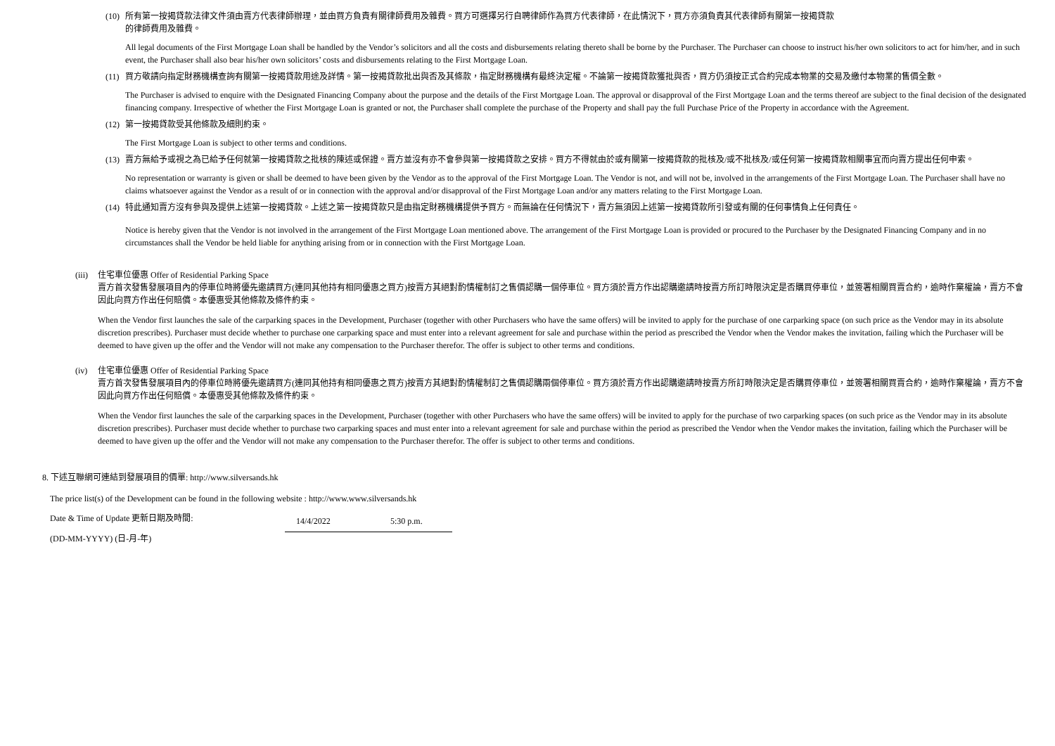(10)
所有第一按揭貸款法律文件須由賣方代表律師辦理，並由買方負責有關律師費用及雜費。買方可選擇另行自聘律師作為買方代表律師，在此情況下，買方亦須負責其代表律師有關第一按揭貸款
的律師費用及雜費。
All legal documents of the First Mortgage Loan shall be handled by the Vendor’s solicitors and all the costs and disbursements relating thereto shall be borne by the Purchaser. The Purchaser can choose to instruct his/her own solicitors to act for him/her, and in such event, the Purchaser shall also bear his/her own solicitors’ costs and disbursements relating to the First Mortgage Loan.
(11)
買方敬請向指定財務機構查詢有關第一按揭貸款用途及詳情。第一按揭貸款批出與否及其條款，指定財務機構有最終決定權。不論第一按揭貸款獲批與否，買方仍須按正式合約完成本物業的交易及繳付本物業的售價全數。
The Purchaser is advised to enquire with the Designated Financing Company about the purpose and the details of the First Mortgage Loan. The approval or disapproval of the First Mortgage Loan and the terms thereof are subject to the final decision of the designated financing company. Irrespective of whether the First Mortgage Loan is granted or not, the Purchaser shall complete the purchase of the Property and shall pay the full Purchase Price of the Property in accordance with the Agreement.
(12)
第一按揭貸款受其他條款及細則約束。
The First Mortgage Loan is subject to other terms and conditions.
(13)
賣方無給予或視之為已給予任何就第一按揭貸款之批核的陳述或保證。賣方並沒有亦不會參與第一按揭貸款之安排。買方不得就由於或有關第一按揭貸款的批核及/或不批核及/或任何第一按揭貸款相關事宜而向賣方提出任何申索。
No representation or warranty is given or shall be deemed to have been given by the Vendor as to the approval of the First Mortgage Loan. The Vendor is not, and will not be, involved in the arrangements of the First Mortgage Loan. The Purchaser shall have no claims whatsoever against the Vendor as a result of or in connection with the approval and/or disapproval of the First Mortgage Loan and/or any matters relating to the First Mortgage Loan.
(14)
特此通知賣方沒有參與及提供上述第一按揭貸款。上述之第一按揭貸款只是由指定財務機構提供予買方。而無論在任何情況下，賣方無須因上述第一按揭貸款所引發或有關的任何事情負上任何責任。
Notice is hereby given that the Vendor is not involved in the arrangement of the First Mortgage Loan mentioned above. The arrangement of the First Mortgage Loan is provided or procured to the Purchaser by the Designated Financing Company and in no circumstances shall the Vendor be held liable for anything arising from or in connection with the First Mortgage Loan.
(iii)
住宅車位優惠 Offer of Residential Parking Space
賣方首次發售發展項目內的停車位時將優先邀請買方(連同其他持有相同優惠之買方)按賣方其絕對酌情權制訂之售價認購一個停車位。買方須於賣方作出認購邀請時按賣方所訂時限決定是否購買停車位，並簽署相關買賣合約，逾時作棄權論，賣方不會因此向買方作出任何賠償。本優惠受其他條款及條件約束。
When the Vendor first launches the sale of the carparking spaces in the Development, Purchaser (together with other Purchasers who have the same offers) will be invited to apply for the purchase of one carparking space (on such price as the Vendor may in its absolute discretion prescribes). Purchaser must decide whether to purchase one carparking space and must enter into a relevant agreement for sale and purchase within the period as prescribed the Vendor when the Vendor makes the invitation, failing which the Purchaser will be deemed to have given up the offer and the Vendor will not make any compensation to the Purchaser therefor. The offer is subject to other terms and conditions.
(iv) 住宅車位優惠 Offer of Residential Parking Space
賣方首次發售發展項目內的停車位時將優先邀請買方(連同其他持有相同優惠之買方)按賣方其絕對酌情權制訂之售價認購兩個停車位。買方須於賣方作出認購邀請時按賣方所訂時限決定是否購買停車位，並簽署相關買賣合約，逾時作棄權論，賣方不會因此向買方作出任何賠償。本優惠受其他條款及條件約束。
When the Vendor first launches the sale of the carparking spaces in the Development, Purchaser (together with other Purchasers who have the same offers) will be invited to apply for the purchase of two carparking spaces (on such price as the Vendor may in its absolute discretion prescribes). Purchaser must decide whether to purchase two carparking spaces and must enter into a relevant agreement for sale and purchase within the period as prescribed the Vendor when the Vendor makes the invitation, failing which the Purchaser will be deemed to have given up the offer and the Vendor will not make any compensation to the Purchaser therefor. The offer is subject to other terms and conditions.
8. 下述互聯網可連結到發展項目的價單: http://www.silversands.hk
The price list(s) of the Development can be found in the following website : http://www.www.silversands.hk
Date & Time of Update 更新日期及時間: 14/4/2022 5:30 p.m.
(DD-MM-YYYY) (日-月-年)